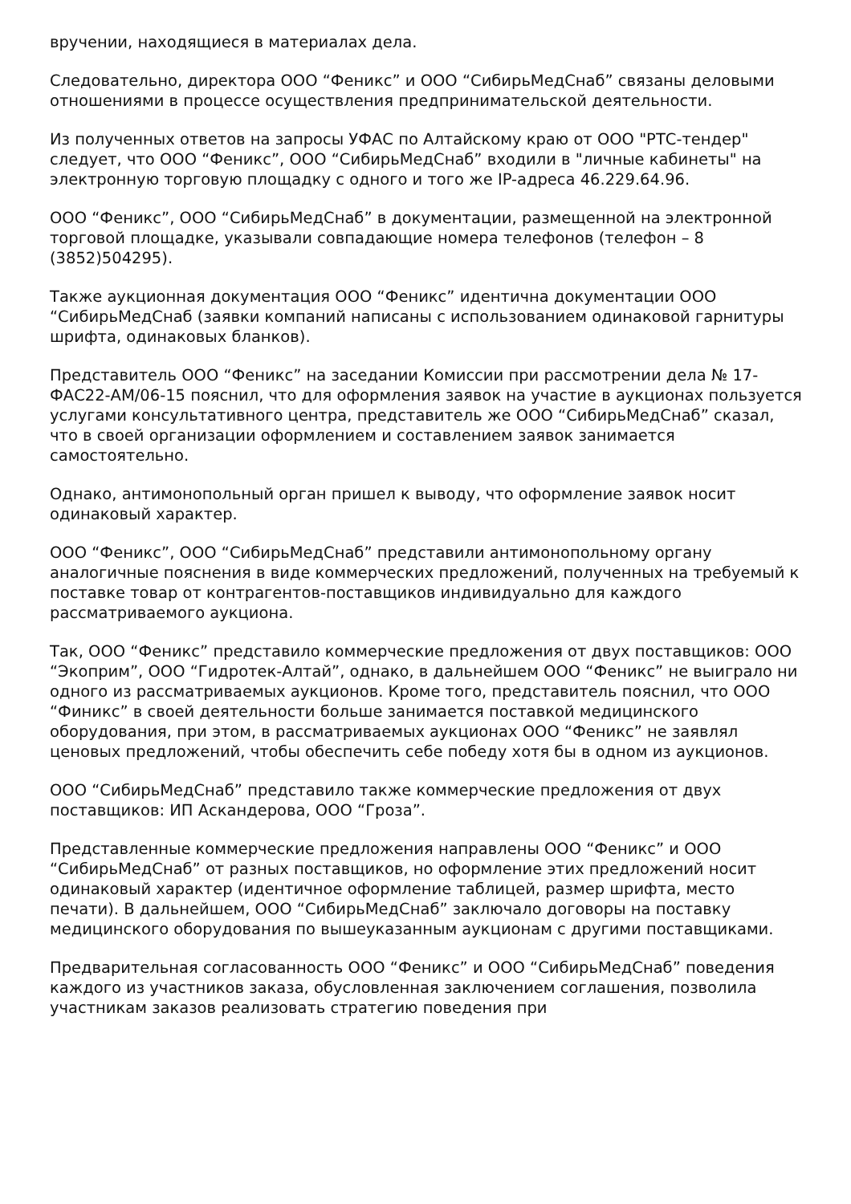вручении, находящиеся в материалах дела.
Следовательно, директора ООО “Феникс” и ООО “СибирьМедСнаб” связаны деловыми отношениями в процессе осуществления предпринимательской деятельности.
Из полученных ответов на запросы УФАС по Алтайскому краю от ООО "РТС-тендер" следует, что ООО “Феникс”, ООО “СибирьМедСнаб” входили в "личные кабинеты" на электронную торговую площадку с одного и того же IP-адреса 46.229.64.96.
ООО “Феникс”, ООО “СибирьМедСнаб” в документации, размещенной на электронной торговой площадке, указывали совпадающие номера телефонов (телефон – 8 (3852)504295).
Также аукционная документация ООО “Феникс” идентична документации ООО “СибирьМедСнаб (заявки компаний написаны с использованием одинаковой гарнитуры шрифта, одинаковых бланков).
Представитель ООО “Феникс” на заседании Комиссии при рассмотрении дела № 17-ФАС22-АМ/06-15 пояснил, что для оформления заявок на участие в аукционах пользуется услугами консультативного центра, представитель же ООО “СибирьМедСнаб” сказал, что в своей организации оформлением и составлением заявок занимается самостоятельно.
Однако, антимонопольный орган пришел к выводу, что оформление заявок носит одинаковый характер.
ООО “Феникс”, ООО “СибирьМедСнаб” представили антимонопольному органу аналогичные пояснения в виде коммерческих предложений, полученных на требуемый к поставке товар от контрагентов-поставщиков индивидуально для каждого рассматриваемого аукциона.
Так, ООО “Феникс” представило коммерческие предложения от двух поставщиков: ООО “Экоприм”, ООО “Гидротек-Алтай”, однако, в дальнейшем ООО “Феникс” не выиграло ни одного из рассматриваемых аукционов. Кроме того, представитель пояснил, что ООО “Финикс” в своей деятельности больше занимается поставкой медицинского оборудования, при этом, в рассматриваемых аукционах ООО “Феникс” не заявлял ценовых предложений, чтобы обеспечить себе победу хотя бы в одном из аукционов.
ООО “СибирьМедСнаб” представило также коммерческие предложения от двух поставщиков: ИП Аскандерова, ООО “Гроза”.
Представленные коммерческие предложения направлены ООО “Феникс” и ООО “СибирьМедСнаб” от разных поставщиков, но оформление этих предложений носит одинаковый характер (идентичное оформление таблицей, размер шрифта, место печати). В дальнейшем, ООО “СибирьМедСнаб” заключало договоры на поставку медицинского оборудования по вышеуказанным аукционам с другими поставщиками.
Предварительная согласованность ООО “Феникс” и ООО “СибирьМедСнаб” поведения каждого из участников заказа, обусловленная заключением соглашения, позволила участникам заказов реализовать стратегию поведения при